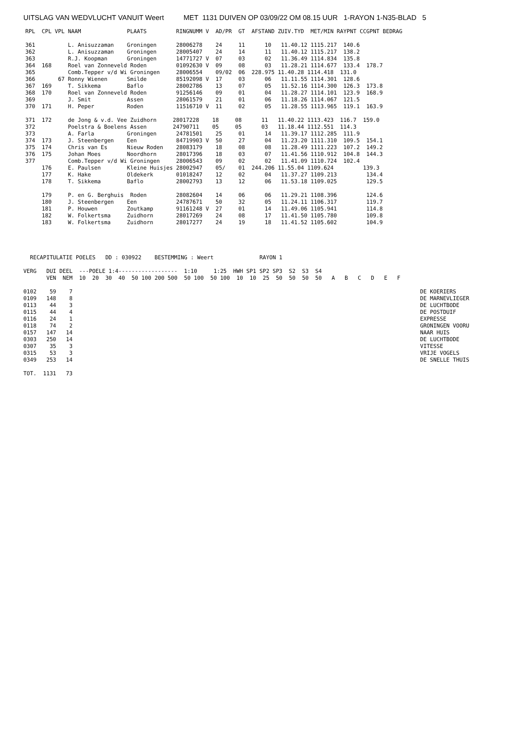UITSLAG VAN WEDVLUCHT VANUIT Weert MET 1131 DUIVEN OP 03/09/22 OM 08.15 UUR 1-RAYON 1-N35-BLAD 5
RPL  CPL VPL NAAM              PLAATS         RINGNUMM V  AD/PR  GT  AFSTAND ZUIV.TYD  MET/MIN RAYPNT CCGPNT BEDRAG

361          L. Anisuzzaman    Groningen      28006278    24     11      10   11.40.12 1115.217  140.6
362          L. Anisuzzaman    Groningen      28005407    24     14      11   11.40.12 1115.217  138.2
363          R.J. Koopman      Groningen      14771727 V  07     03      02   11.36.49 1114.834  135.8
364  168     Roel van Zonneveld Roden         01092630 V  09     08      03   11.28.21 1114.677  133.4  178.7
365          Comb.Tepper v/d Wi Groningen     28006554    09/02  06  228.975 11.40.28 1114.418  131.0
366       67 Ronny Wienen      Smilde         85192098 V  17     03      06   11.11.55 1114.301  128.6
367  169     T. Sikkema        Baflo          28002786    13     07      05   11.52.16 1114.300  126.3  173.8
368  170     Roel van Zonneveld Roden         91256146    09     01      04   11.28.27 1114.101  123.9  168.9
369          J. Smit           Assen          28061579    21     01      06   11.18.26 1114.067  121.5
370  171     H. Peper          Roden          11516710 V  11     02      05   11.28.55 1113.965  119.1  163.9

371  172     de Jong & v.d. Vee Zuidhorn     28017228    18     08      11   11.40.22 1113.423  116.7  159.0
372          Poelstra & Boelens Assen        24790711    05     05      03   11.18.44 1112.551  114.3
373          A. Farla          Groningen      24781501    25     01      14   11.39.17 1112.285  111.9
374  173     J. Steenbergen    Een            84719903 V  50     27      04   11.23.20 1111.310  109.5  154.1
375  174     Chris van Es      Nieuw Roden    28083179    18     08      08   11.28.49 1111.223  107.2  149.2
376  175     Johan Moes        Noordhorn      28017396    18     03      07   11.41.56 1110.912  104.8  144.3
377          Comb.Tepper v/d Wi Groningen     28006543    09     02      02   11.41.09 1110.724  102.4
     176     E. Paulsen        Kleine Huisjes 28002947    05/    01  244.206 11.55.04 1109.624         139.3
     177     K. Hake           Oldekerk       01018247    12     02      04   11.37.27 1109.213         134.4
     178     T. Sikkema        Baflo          28002793    13     12      06   11.53.18 1109.025         129.5

     179     P. en G. Berghuis  Roden         28082604    14     06      06   11.29.21 1108.396         124.6
     180     J. Steenbergen    Een            24787671    50     32      05   11.24.11 1106.317         119.7
     181     P. Houwen         Zoutkamp       91161248 V  27     01      14   11.49.06 1105.941         114.8
     182     W. Folkertsma     Zuidhorn       28017269    24     08      17   11.41.50 1105.780         109.8
     183     W. Folkertsma     Zuidhorn       28017277    24     19      18   11.41.52 1105.602         104.9
  RECAPITULATIE POELES   DD : 030922    BESTEMMING : Weert              RAYON 1

VERG   DUI DEEL  ---POELE 1:4------------------  1:10     1:25  HWH SP1 SP2 SP3  S2  S3  S4
       VEN  NEM  10  20  30  40  50 100 200 500  50 100  50 100  10  10  25  50  50  50  50   A   B   C   D   E   F

0102    59    7                                                                                                          DE KOERIERS
0109   148    8                                                                                                          DE MARNEVLIEGER
0113    44    3                                                                                                          DE LUCHTBODE
0115    44    4                                                                                                          DE POSTDUIF
0116    24    1                                                                                                          EXPRESSE
0118    74    2                                                                                                          GRONINGEN VOORU
0157   147   14                                                                                                          NAAR HUIS
0303   250   14                                                                                                          DE LUCHTBODE
0307    35    3                                                                                                          VITESSE
0315    53    3                                                                                                          VRIJE VOGELS
0349   253   14                                                                                                          DE SNELLE THUIS

TOT.  1131   73